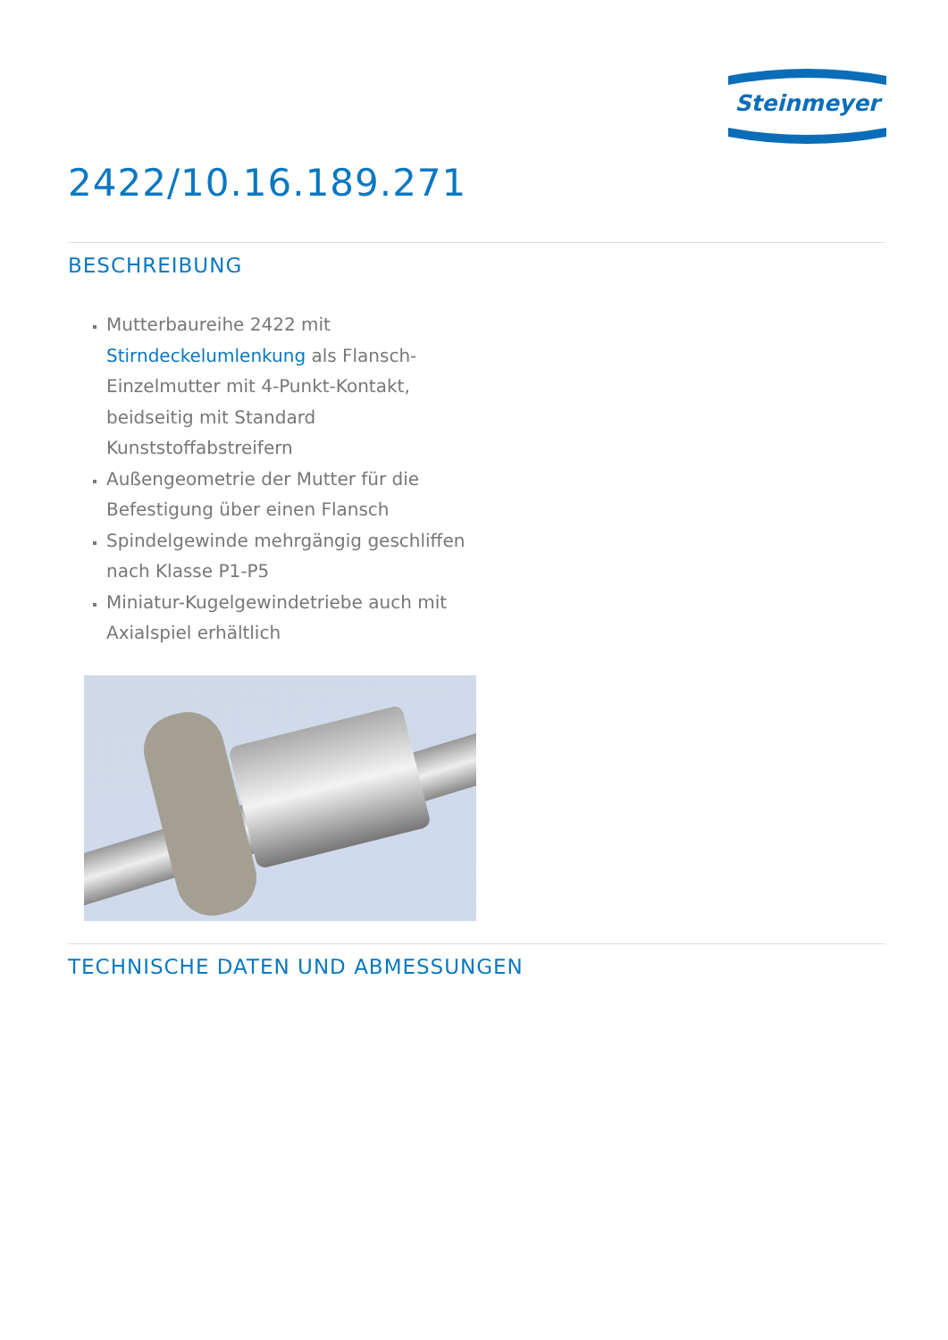Steinmeyer
2422/10.16.189.271
BESCHREIBUNG
Mutterbaureihe 2422 mit Stirndeckelumlenkung als Flansch-Einzelmutter mit 4-Punkt-Kontakt, beidseitig mit Standard Kunststoffabstreifern
Außengeometrie der Mutter für die Befestigung über einen Flansch
Spindelgewinde mehrgängig geschliffen nach Klasse P1-P5
Miniatur-Kugelgewindetriebe auch mit Axialspiel erhältlich
TECHNISCHE DATEN UND ABMESSUNGEN